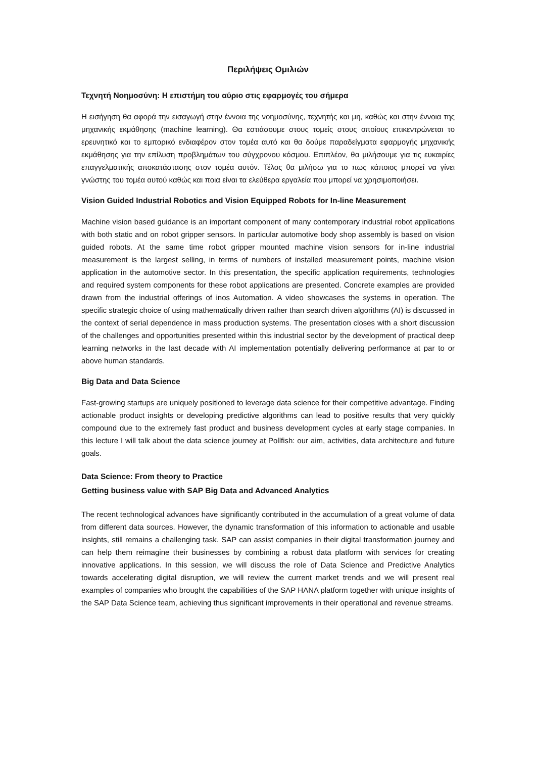Περιλήψεις Ομιλιών
Τεχνητή Νοημοσύνη: Η επιστήμη του αύριο στις εφαρμογές του σήμερα
Η εισήγηση θα αφορά την εισαγωγή στην έννοια της νοημοσύνης, τεχνητής και μη, καθώς και στην έννοια της μηχανικής εκμάθησης (machine learning). Θα εστιάσουμε στους τομείς στους οποίους επικεντρώνεται το ερευνητικό και το εμπορικό ενδιαφέρον στον τομέα αυτό και θα δούμε παραδείγματα εφαρμογής μηχανικής εκμάθησης για την επίλυση προβλημάτων του σύγχρονου κόσμου. Επιπλέον, θα μιλήσουμε για τις ευκαιρίες επαγγελματικής αποκατάστασης στον τομέα αυτόν. Τέλος θα μιλήσω για το πως κάποιος μπορεί να γίνει γνώστης του τομέα αυτού καθώς και ποια είναι τα ελεύθερα εργαλεία που μπορεί να χρησιμοποιήσει.
Vision Guided Industrial Robotics and Vision Equipped Robots for In-line Measurement
Machine vision based guidance is an important component of many contemporary industrial robot applications with both static and on robot gripper sensors. In particular automotive body shop assembly is based on vision guided robots. At the same time robot gripper mounted machine vision sensors for in-line industrial measurement is the largest selling, in terms of numbers of installed measurement points, machine vision application in the automotive sector. In this presentation, the specific application requirements, technologies and required system components for these robot applications are presented. Concrete examples are provided drawn from the industrial offerings of inos Automation. A video showcases the systems in operation. The specific strategic choice of using mathematically driven rather than search driven algorithms (AI) is discussed in the context of serial dependence in mass production systems. The presentation closes with a short discussion of the challenges and opportunities presented within this industrial sector by the development of practical deep learning networks in the last decade with AI implementation potentially delivering performance at par to or above human standards.
Big Data and Data Science
Fast-growing startups are uniquely positioned to leverage data science for their competitive advantage. Finding actionable product insights or developing predictive algorithms can lead to positive results that very quickly compound due to the extremely fast product and business development cycles at early stage companies. In this lecture I will talk about the data science journey at Pollfish: our aim, activities, data architecture and future goals.
Data Science: From theory to Practice
Getting business value with SAP Big Data and Advanced Analytics
The recent technological advances have significantly contributed in the accumulation of a great volume of data from different data sources. However, the dynamic transformation of this information to actionable and usable insights, still remains a challenging task. SAP can assist companies in their digital transformation journey and can help them reimagine their businesses by combining a robust data platform with services for creating innovative applications. In this session, we will discuss the role of Data Science and Predictive Analytics towards accelerating digital disruption, we will review the current market trends and we will present real examples of companies who brought the capabilities of the SAP HANA platform together with unique insights of the SAP Data Science team, achieving thus significant improvements in their operational and revenue streams.